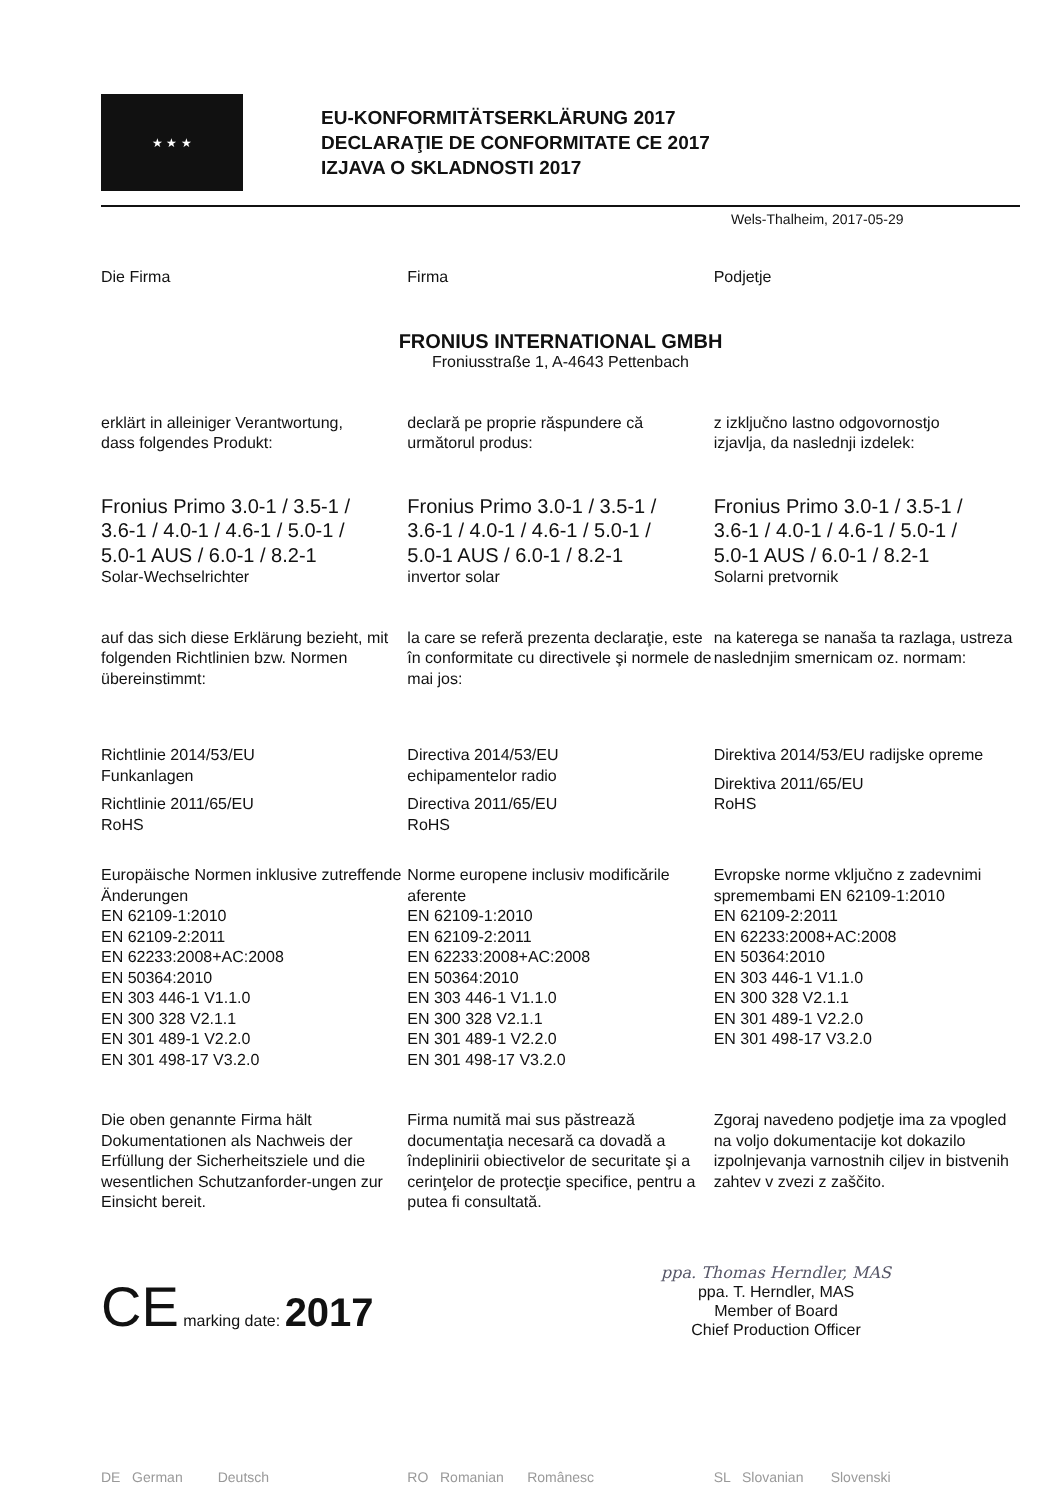★ ★ ★
EU-KONFORMITÄTSERKLÄRUNG 2017
DECLARAŢIE DE CONFORMITATE CE 2017
IZJAVA O SKLADNOSTI 2017
Wels-Thalheim, 2017-05-29
Die Firma Firma Podjetje
FRONIUS INTERNATIONAL GMBH
Froniusstraße 1, A-4643 Pettenbach
erklärt in alleiniger Verantwortung,
dass folgendes Produkt:
declară pe proprie răspundere că
următorul produs:
z izključno lastno odgovornostjo
izjavlja, da naslednji izdelek:
Fronius Primo 3.0-1 / 3.5-1 /
3.6-1 / 4.0-1 / 4.6-1 / 5.0-1 /
5.0-1 AUS / 6.0-1 / 8.2-1
Solar-Wechselrichter
Fronius Primo 3.0-1 / 3.5-1 /
3.6-1 / 4.0-1 / 4.6-1 / 5.0-1 /
5.0-1 AUS / 6.0-1 / 8.2-1
invertor solar
Fronius Primo 3.0-1 / 3.5-1 /
3.6-1 / 4.0-1 / 4.6-1 / 5.0-1 /
5.0-1 AUS / 6.0-1 / 8.2-1
Solarni pretvornik
auf das sich diese Erklärung bezieht, mit folgenden Richtlinien bzw. Normen übereinstimmt:
la care se referă prezenta declaraţie, este în conformitate cu directivele şi normele de mai jos:
na katerega se nanaša ta razlaga, ustreza naslednjim smernicam oz. normam:
Richtlinie 2014/53/EU
Funkanlagen
Richtlinie 2011/65/EU
RoHS
Directiva 2014/53/EU
echipamentelor radio
Directiva 2011/65/EU
RoHS
Direktiva 2014/53/EU radijske opreme
Direktiva 2011/65/EU
RoHS
Europäische Normen inklusive zutreffende Änderungen
EN 62109-1:2010
EN 62109-2:2011
EN 62233:2008+AC:2008
EN 50364:2010
EN 303 446-1 V1.1.0
EN 300 328 V2.1.1
EN 301 489-1 V2.2.0
EN 301 498-17 V3.2.0
Norme europene inclusiv modificările aferente
EN 62109-1:2010
EN 62109-2:2011
EN 62233:2008+AC:2008
EN 50364:2010
EN 303 446-1 V1.1.0
EN 300 328 V2.1.1
EN 301 489-1 V2.2.0
EN 301 498-17 V3.2.0
Evropske norme vključno z zadevnimi spremembami EN 62109-1:2010
EN 62109-2:2011
EN 62233:2008+AC:2008
EN 50364:2010
EN 303 446-1 V1.1.0
EN 300 328 V2.1.1
EN 301 489-1 V2.2.0
EN 301 498-17 V3.2.0
Die oben genannte Firma hält Dokumentationen als Nachweis der Erfüllung der Sicherheitsziele und die wesentlichen Schutzanforder-ungen zur Einsicht bereit.
Firma numită mai sus păstrează documentaţia necesară ca dovadă a îndeplinirii obiectivelor de securitate şi a cerinţelor de protecţie specifice, pentru a putea fi consultată.
Zgoraj navedeno podjetje ima za vpogled na voljo dokumentacije kot dokazilo izpolnjevanja varnostnih ciljev in bistvenih zahtev v zvezi z zaščito.
CE marking date: 2017
ppa. Thomas Herndler, MAS
ppa. T. Herndler, MAS
Member of Board
Chief Production Officer
DE German Deutsch RO Romanian Românesc SL Slovanian Slovenski